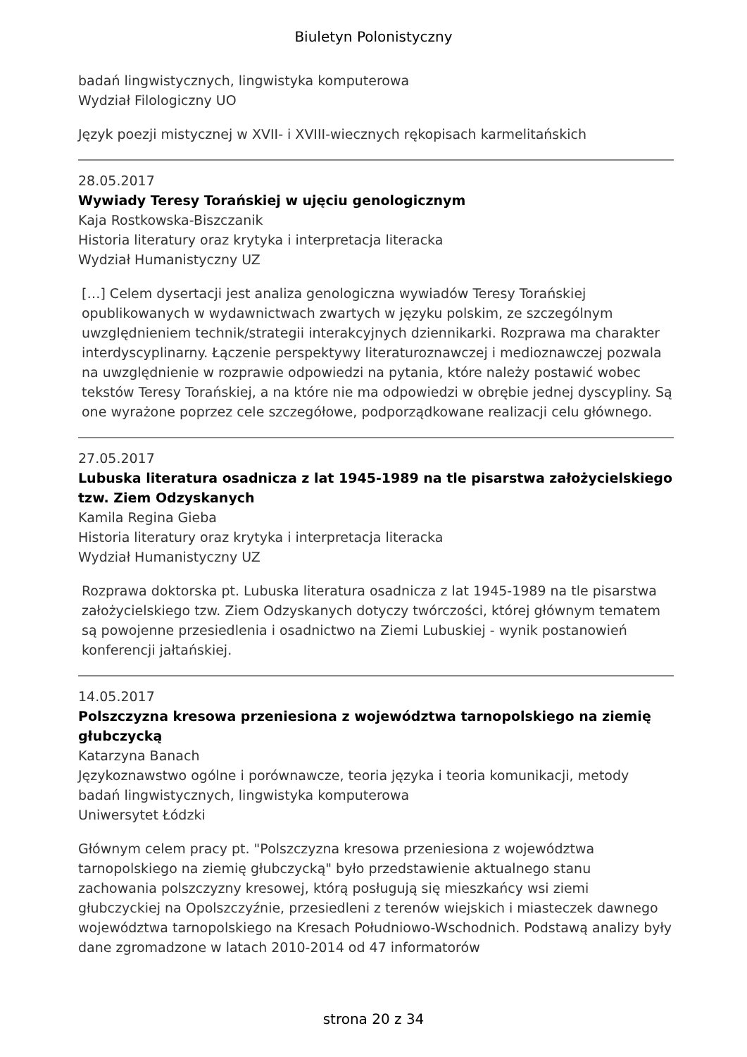Biuletyn Polonistyczny
badań lingwistycznych, lingwistyka komputerowa
Wydział Filologiczny UO
Język poezji mistycznej w XVII- i XVIII-wiecznych rękopisach karmelitańskich
28.05.2017
Wywiady Teresy Torańskiej w ujęciu genologicznym
Kaja Rostkowska-Biszczanik
Historia literatury oraz krytyka i interpretacja literacka
Wydział Humanistyczny UZ
[…] Celem dysertacji jest analiza genologiczna wywiadów Teresy Torańskiej opublikowanych w wydawnictwach zwartych w języku polskim, ze szczególnym uwzględnieniem technik/strategii interakcyjnych dziennikarki. Rozprawa ma charakter interdyscyplinarny. Łączenie perspektywy literaturoznawczej i medioznawczej pozwala na uwzględnienie w rozprawie odpowiedzi na pytania, które należy postawić wobec tekstów Teresy Torańskiej, a na które nie ma odpowiedzi w obrębie jednej dyscypliny. Są one wyrażone poprzez cele szczegółowe, podporządkowane realizacji celu głównego.
27.05.2017
Lubuska literatura osadnicza z lat 1945-1989 na tle pisarstwa założycielskiego tzw. Ziem Odzyskanych
Kamila Regina Gieba
Historia literatury oraz krytyka i interpretacja literacka
Wydział Humanistyczny UZ
Rozprawa doktorska pt. Lubuska literatura osadnicza z lat 1945-1989 na tle pisarstwa założycielskiego tzw. Ziem Odzyskanych dotyczy twórczości, której głównym tematem są powojenne przesiedlenia i osadnictwo na Ziemi Lubuskiej - wynik postanowień konferencji jałtańskiej.
14.05.2017
Polszczyzna kresowa przeniesiona z województwa tarnopolskiego na ziemię głubczycką
Katarzyna Banach
Językoznawstwo ogólne i porównawcze, teoria języka i teoria komunikacji, metody badań lingwistycznych, lingwistyka komputerowa
Uniwersytet Łódzki
Głównym celem pracy pt. "Polszczyzna kresowa przeniesiona z województwa tarnopolskiego na ziemię głubczycką" było przedstawienie aktualnego stanu zachowania polszczyzny kresowej, którą posługują się mieszkańcy wsi ziemi głubczyckiej na Opolszczyźnie, przesiedleni z terenów wiejskich i miasteczek dawnego województwa tarnopolskiego na Kresach Południowo-Wschodnich. Podstawą analizy były dane zgromadzone w latach 2010-2014 od 47 informatorów
strona 20 z 34